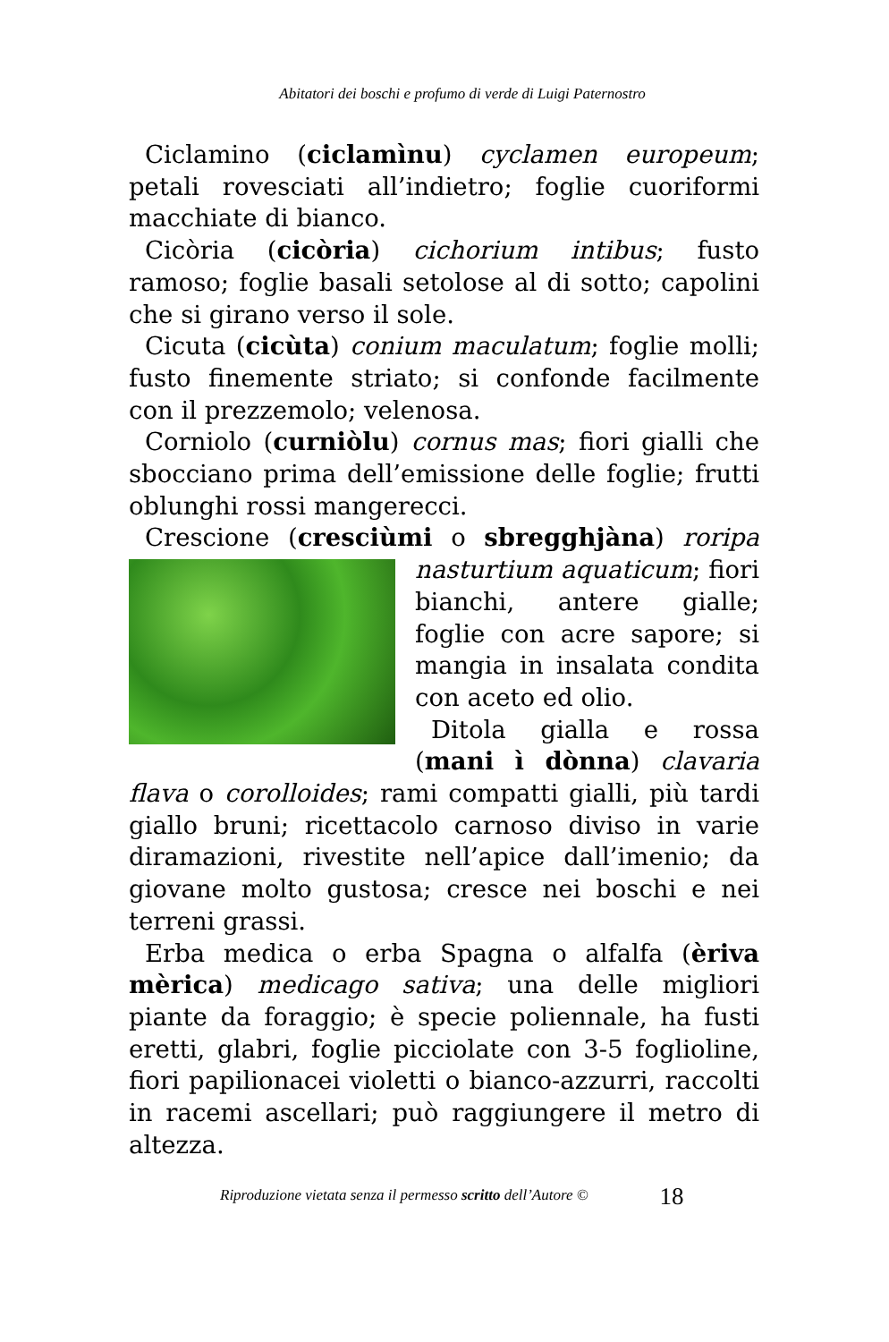Abitatori dei boschi e profumo di verde di Luigi Paternostro
Ciclamino (ciclamìnu) cyclamen europeum; petali rovesciati all’indietro; foglie cuoriformi macchiate di bianco.
Cicòria (cicòria) cichorium intibus; fusto ramoso; foglie basali setolose al di sotto; capolini che si girano verso il sole.
Cicuta (cicùta) conium maculatum; foglie molli; fusto finemente striato; si confonde facilmente con il prezzemolo; velenosa.
Corniolo (curniòlu) cornus mas; fiori gialli che sbocciano prima dell’emissione delle foglie; frutti oblunghi rossi mangerecci.
Crescione (cresciùmi o sbregghjàna) roripa nasturtium aquaticum; fiori bianchi, antere gialle; foglie con acre sapore; si mangia in insalata condita con aceto ed olio.
Ditola gialla e rossa (mani ì dònna) clavaria flava o corolloides; rami compatti gialli, più tardi giallo bruni; ricettacolo carnoso diviso in varie diramazioni, rivestite nell’apice dall’imenio; da giovane molto gustosa; cresce nei boschi e nei terreni grassi.
Erba medica o erba Spagna o alfalfa (èriva mèrica) medicago sativa; una delle migliori piante da foraggio; è specie poliennale, ha fusti eretti, glabri, foglie picciolate con 3-5 foglioline, fiori papilionacei violetti o bianco-azzurri, raccolti in racemi ascellari; può raggiungere il metro di altezza.
Riproduzione vietata senza il permesso scritto dell’Autore © 18